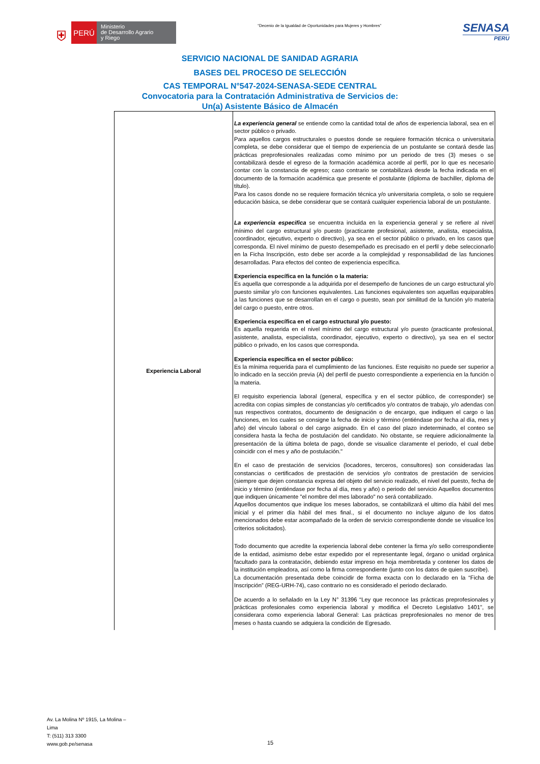⛨
PERÚ
Ministerio
de Desarrollo Agrario
y Riego
“Decenio de la Igualdad de Oportunidades para Mujeres y Hombres”
SENASA
PERU
SERVICIO NACIONAL DE SANIDAD AGRARIA
BASES DEL PROCESO DE SELECCIÓN
CAS TEMPORAL N°547-2024-SENASA-SEDE CENTRAL
Convocatoria para la Contratación Administrativa de Servicios de:
Un(a) Asistente Básico de Almacén
| Experiencia Laboral | La experiencia general se entiende como la cantidad total de años de experiencia laboral, sea en el sector público o privado. Para aquellos cargos estructurales o puestos donde se requiere formación técnica o universitaria completa, se debe considerar que el tiempo de experiencia de un postulante se contará desde las prácticas preprofesionales realizadas como mínimo por un periodo de tres (3) meses o se contabilizará desde el egreso de la formación académica acorde al perfil, por lo que es necesario contar con la constancia de egreso; caso contrario se contabilizará desde la fecha indicada en el documento de la formación académica que presente el postulante (diploma de bachiller, diploma de título). Para los casos donde no se requiere formación técnica y/o universitaria completa, o solo se requiere educación básica, se debe considerar que se contará cualquier experiencia laboral de un postulante. La experiencia especifica se encuentra incluida en la experiencia general y se refiere al nivel mínimo del cargo estructural y/o puesto (practicante profesional, asistente, analista, especialista, coordinador, ejecutivo, experto o directivo), ya sea en el sector público o privado, en los casos que corresponda. El nivel mínimo de puesto desempeñado es precisado en el perfil y debe seleccionarlo en la Ficha Inscripción, esto debe ser acorde a la complejidad y responsabilidad de las funciones desarrolladas. Para efectos del conteo de experiencia específica. Experiencia específica en la función o la materia: Es aquella que corresponde a la adquirida por el desempeño de funciones de un cargo estructural y/o puesto similar y/o con funciones equivalentes. Las funciones equivalentes son aquellas equiparables a las funciones que se desarrollan en el cargo o puesto, sean por similitud de la función y/o materia del cargo o puesto, entre otros. Experiencia específica en el cargo estructural y/o puesto: Es aquella requerida en el nivel mínimo del cargo estructural y/o puesto (practicante profesional, asistente, analista, especialista, coordinador, ejecutivo, experto o directivo), ya sea en el sector público o privado, en los casos que corresponda. Experiencia específica en el sector público: Es la mínima requerida para el cumplimiento de las funciones. Este requisito no puede ser superior a lo indicado en la sección previa (A) del perfil de puesto correspondiente a experiencia en la función o la materia. El requisito experiencia laboral (general, específica y en el sector público, de corresponder) se acredita con copias simples de constancias y/o certificados y/o contratos de trabajo, y/o adendas con sus respectivos contratos, documento de designación o de encargo, que indiquen el cargo o las funciones, en los cuales se consigne la fecha de inicio y término (entiéndase por fecha al día, mes y año) del vínculo laboral o del cargo asignado. En el caso del plazo indeterminado, el conteo se considera hasta la fecha de postulación del candidato. No obstante, se requiere adicionalmente la presentación de la última boleta de pago, donde se visualice claramente el periodo, el cual debe coincidir con el mes y año de postulación." En el caso de prestación de servicios (locadores, terceros, consultores) son consideradas las constancias o certificados de prestación de servicios y/o contratos de prestación de servicios (siempre que dejen constancia expresa del objeto del servicio realizado, el nivel del puesto, fecha de inicio y término (entiéndase por fecha al día, mes y año) o periodo del servicio Aquellos documentos que indiquen únicamente "el nombre del mes laborado" no será contabilizado. Aquellos documentos que indique los meses laborados, se contabilizará el ultimo día hábil del mes inicial y el primer día hábil del mes final., si el documento no incluye alguno de los datos mencionados debe estar acompañado de la orden de servicio correspondiente donde se visualice los criterios solicitados). Todo documento que acredite la experiencia laboral debe contener la firma y/o sello correspondiente de la entidad, asimismo debe estar expedido por el representante legal, órgano o unidad orgánica facultado para la contratación, debiendo estar impreso en hoja membretada y contener los datos de la institución empleadora, así como la firma correspondiente (junto con los datos de quien suscribe). La documentación presentada debe coincidir de forma exacta con lo declarado en la “Ficha de Inscripción” (REG-URH-74), caso contrario no es considerado el periodo declarado. De acuerdo a lo señalado en la Ley N° 31396 “Ley que reconoce las prácticas preprofesionales y prácticas profesionales como experiencia laboral y modifica el Decreto Legislativo 1401”, se considerara como experiencia laboral General: Las prácticas preprofesionales no menor de tres meses o hasta cuando se adquiera la condición de Egresado. |
Av. La Molina Nº 1915, La Molina –
Lima
T: (511) 313 3300
www.gob.pe/senasa
15